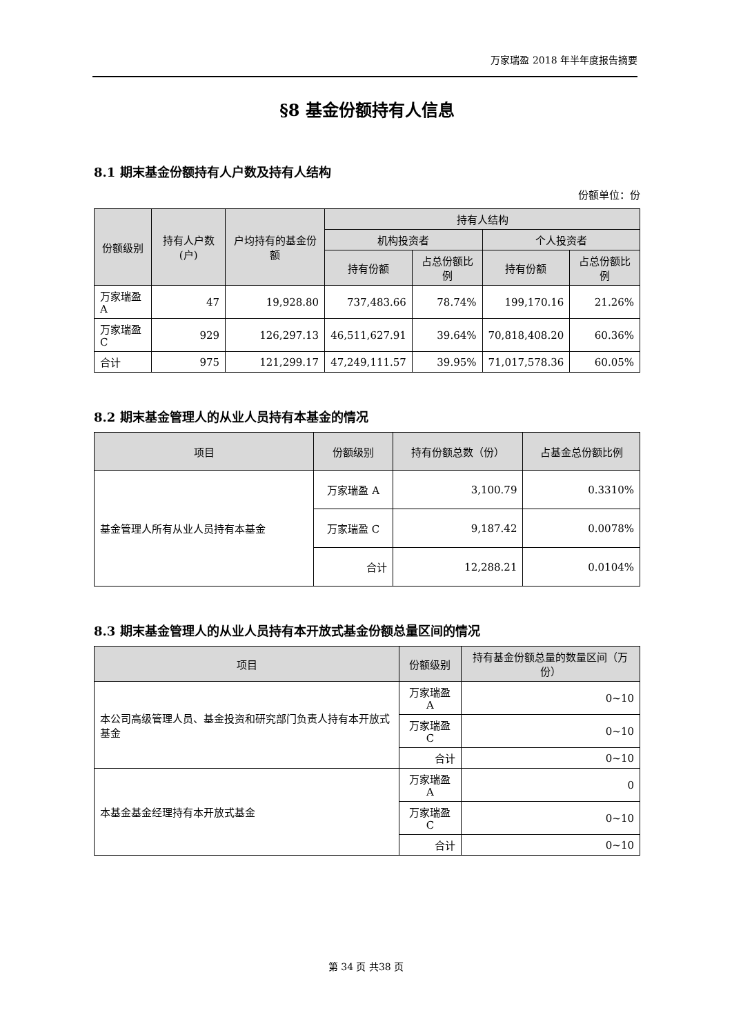万家瑞盈 2018 年半年度报告摘要
§8 基金份额持有人信息
8.1 期末基金份额持有人户数及持有人结构
份额单位：份
| 份额级别 | 持有人户数(户) | 户均持有的基金份额 | 持有人结构 | | | |
| --- | --- | --- | --- | --- | --- | --- |
| | | | 机构投资者 | | 个人投资者 | |
| | | | 持有份额 | 占总份额比例 | 持有份额 | 占总份额比例 |
| 万家瑞盈 A | 47 | 19,928.80 | 737,483.66 | 78.74% | 199,170.16 | 21.26% |
| 万家瑞盈 C | 929 | 126,297.13 | 46,511,627.91 | 39.64% | 70,818,408.20 | 60.36% |
| 合计 | 975 | 121,299.17 | 47,249,111.57 | 39.95% | 71,017,578.36 | 60.05% |
8.2 期末基金管理人的从业人员持有本基金的情况
| 项目 | 份额级别 | 持有份额总数（份） | 占基金总份额比例 |
| --- | --- | --- | --- |
| 基金管理人所有从业人员持有本基金 | 万家瑞盈 A | 3,100.79 | 0.3310% |
| | 万家瑞盈 C | 9,187.42 | 0.0078% |
| | 合计 | 12,288.21 | 0.0104% |
8.3 期末基金管理人的从业人员持有本开放式基金份额总量区间的情况
| 项目 | 份额级别 | 持有基金份额总量的数量区间（万份） |
| --- | --- | --- |
| 本公司高级管理人员、基金投资和研究部门负责人持有本开放式基金 | 万家瑞盈 A | 0~10 |
| | 万家瑞盈 C | 0~10 |
| | 合计 | 0~10 |
| 本基金基金经理持有本开放式基金 | 万家瑞盈 A | 0 |
| | 万家瑞盈 C | 0~10 |
| | 合计 | 0~10 |
第 34 页 共38 页